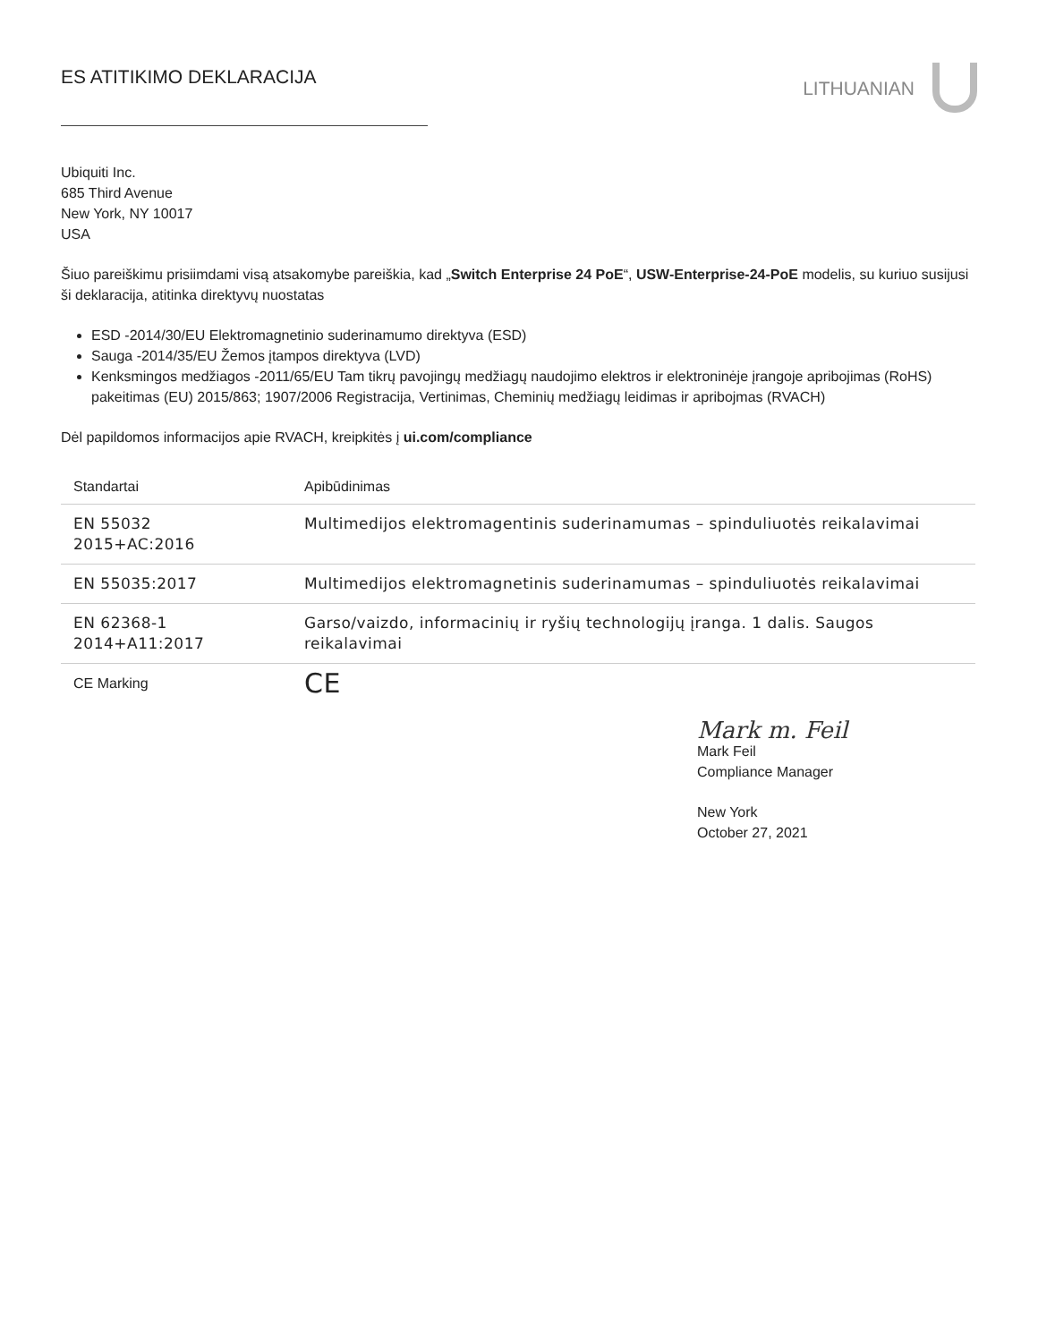ES ATITIKIMO DEKLARACIJA
LITHUANIAN
Ubiquiti Inc.
685 Third Avenue
New York, NY 10017
USA
Šiuo pareiškimu prisiimdami visą atsakomybe pareiškia, kad „Switch Enterprise 24 PoE“, USW-Enterprise-24-PoE modelis, su kuriuo susijusi ši deklaracija, atitinka direktyvų nuostatas
ESD -2014/30/EU Elektromagnetinio suderinamumo direktyva (ESD)
Sauga -2014/35/EU Žemos įtampos direktyva (LVD)
Kenksmingos medžiagos -2011/65/EU Tam tikrų pavojingų medžiagų naudojimo elektros ir elektroninėje įrangoje apribojimas (RoHS) pakeitimas (EU) 2015/863; 1907/2006 Registracija, Vertinimas, Cheminių medžiagų leidimas ir apribojmas (RVACH)
Dėl papildomos informacijos apie RVACH, kreipkitės į ui.com/compliance
| Standartai | Apibūdinimas |
| --- | --- |
| EN 55032 2015+AC:2016 | Multimedijos elektromagentinis suderinamumas – spinduliuotės reikalavimai |
| EN 55035:2017 | Multimedijos elektromagnetinis suderinamumas – spinduliuotės reikalavimai |
| EN 62368-1 2014+A11:2017 | Garso/vaizdo, informacinių ir ryšių technologijų įranga. 1 dalis. Saugos reikalavimai |
| CE Marking | CE |
Mark m. Feil
Mark Feil
Compliance Manager
New York
October 27, 2021